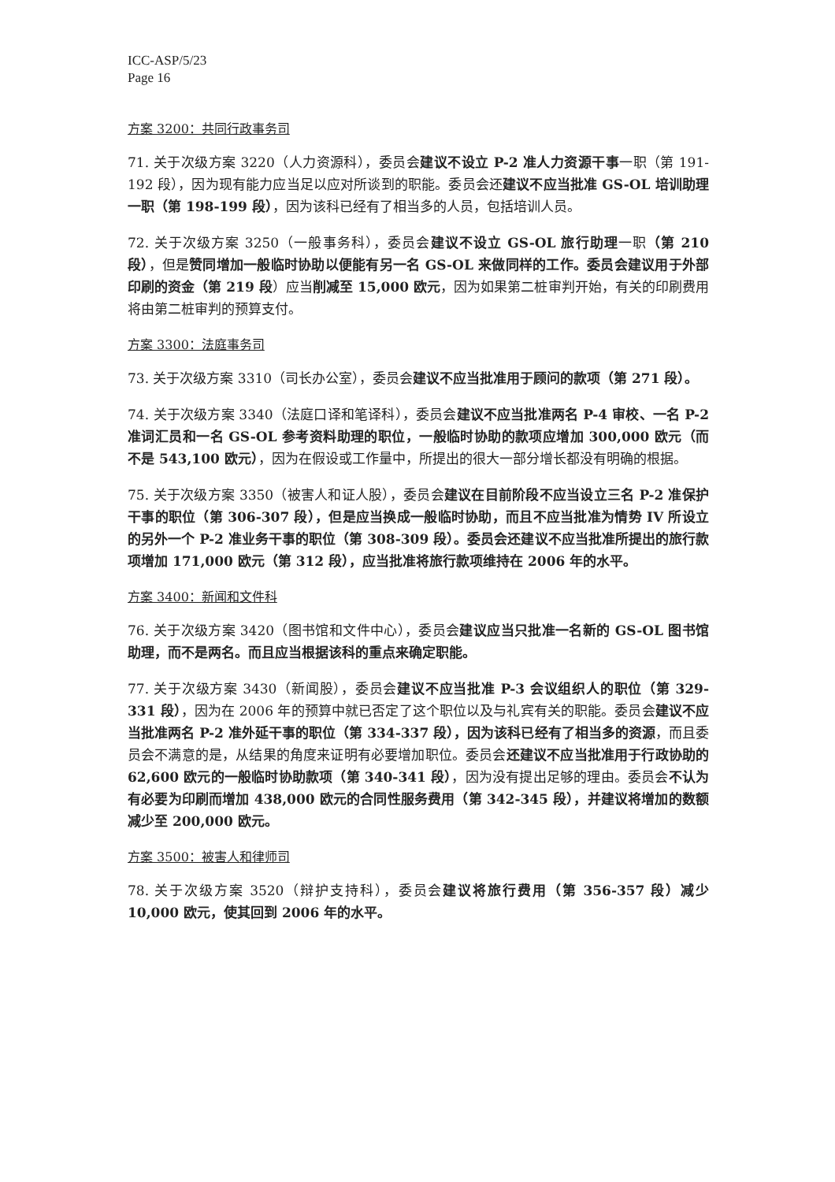ICC-ASP/5/23
Page 16
方案 3200：共同行政事务司
71. 关于次级方案 3220（人力资源科），委员会建议不设立 P-2 准人力资源干事一职（第 191-192 段），因为现有能力应当足以应对所谈到的职能。委员会还建议不应当批准 GS-OL 培训助理一职（第 198-199 段），因为该科已经有了相当多的人员，包括培训人员。
72. 关于次级方案 3250（一般事务科），委员会建议不设立 GS-OL 旅行助理一职（第 210 段），但是赞同增加一般临时协助以便能有另一名 GS-OL 来做同样的工作。委员会建议用于外部印刷的资金（第 219 段）应当削减至 15,000 欧元，因为如果第二桩审判开始，有关的印刷费用将由第二桩审判的预算支付。
方案 3300：法庭事务司
73. 关于次级方案 3310（司长办公室），委员会建议不应当批准用于顾问的款项（第 271 段）。
74. 关于次级方案 3340（法庭口译和笔译科），委员会建议不应当批准两名 P-4 审校、一名 P-2 准词汇员和一名 GS-OL 参考资料助理的职位，一般临时协助的款项应增加 300,000 欧元（而不是 543,100 欧元），因为在假设或工作量中，所提出的很大一部分增长都没有明确的根据。
75. 关于次级方案 3350（被害人和证人股），委员会建议在目前阶段不应当设立三名 P-2 准保护干事的职位（第 306-307 段），但是应当换成一般临时协助，而且不应当批准为情势 IV 所设立的另外一个 P-2 准业务干事的职位（第 308-309 段）。委员会还建议不应当批准所提出的旅行款项增加 171,000 欧元（第 312 段），应当批准将旅行款项维持在 2006 年的水平。
方案 3400：新闻和文件科
76. 关于次级方案 3420（图书馆和文件中心），委员会建议应当只批准一名新的 GS-OL 图书馆助理，而不是两名。而且应当根据该科的重点来确定职能。
77. 关于次级方案 3430（新闻股），委员会建议不应当批准 P-3 会议组织人的职位（第 329-331 段），因为在 2006 年的预算中就已否定了这个职位以及与礼宾有关的职能。委员会建议不应当批准两名 P-2 准外延干事的职位（第 334-337 段），因为该科已经有了相当多的资源，而且委员会不满意的是，从结果的角度来证明有必要增加职位。委员会还建议不应当批准用于行政协助的 62,600 欧元的一般临时协助款项（第 340-341 段），因为没有提出足够的理由。委员会不认为有必要为印刷而增加 438,000 欧元的合同性服务费用（第 342-345 段），并建议将增加的数额减少至 200,000 欧元。
方案 3500：被害人和律师司
78. 关于次级方案 3520（辩护支持科），委员会建议将旅行费用（第 356-357 段）减少 10,000 欧元，使其回到 2006 年的水平。